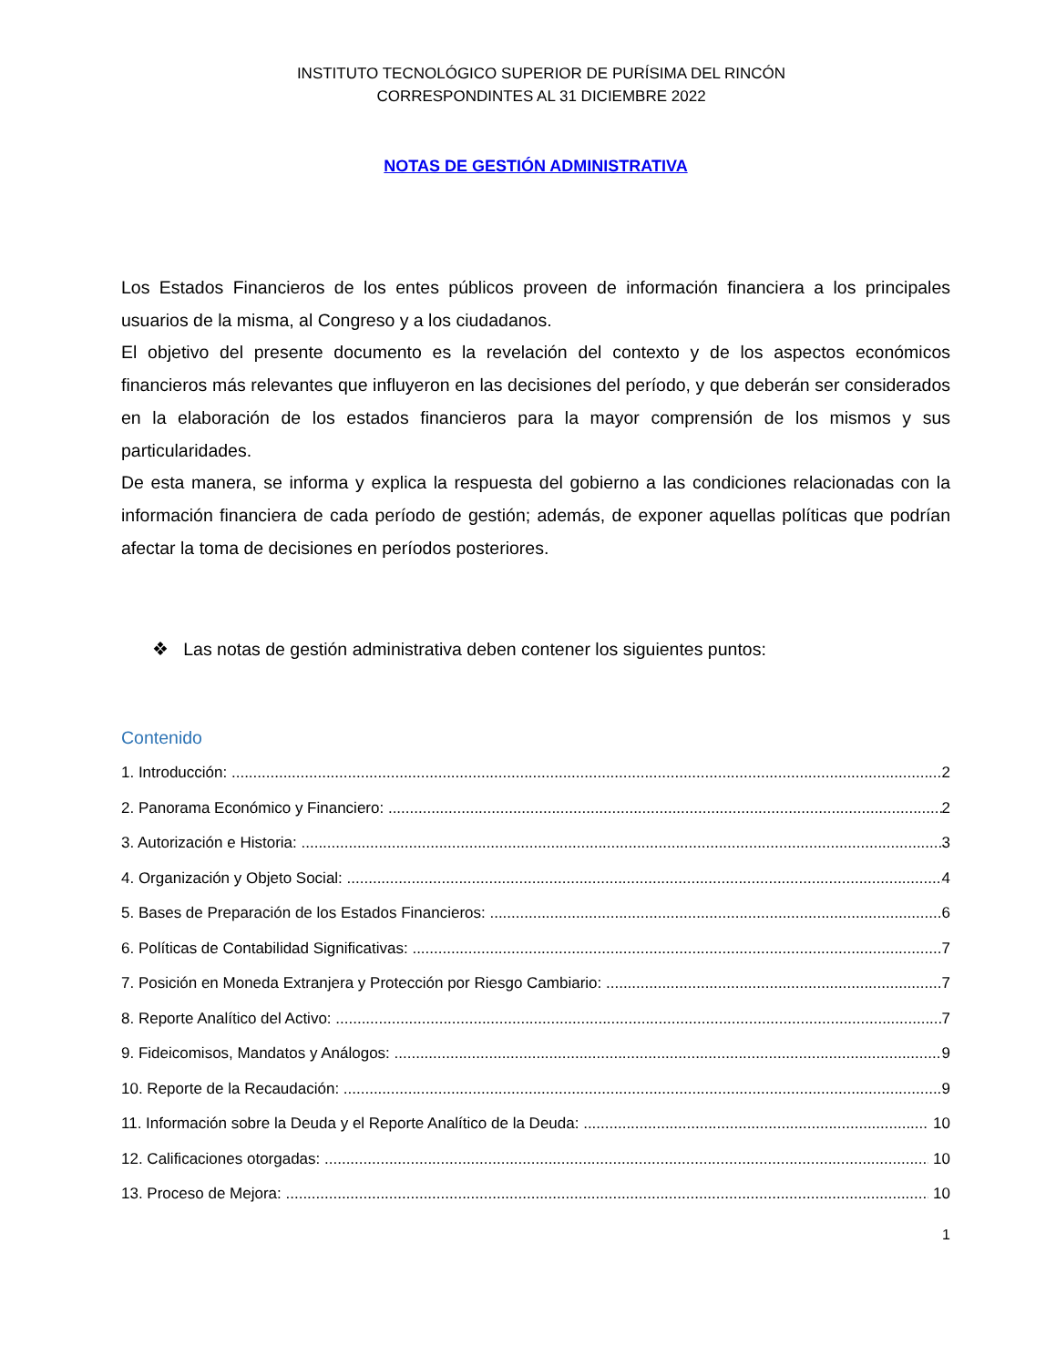INSTITUTO TECNOLÓGICO SUPERIOR DE PURÍSIMA DEL RINCÓN
CORRESPONDINTES AL 31 DICIEMBRE 2022
NOTAS DE GESTIÓN ADMINISTRATIVA
Los Estados Financieros de los entes públicos proveen de información financiera a los principales usuarios de la misma, al Congreso y a los ciudadanos.
El objetivo del presente documento es la revelación del contexto y de los aspectos económicos financieros más relevantes que influyeron en las decisiones del período, y que deberán ser considerados en la elaboración de los estados financieros para la mayor comprensión de los mismos y sus particularidades.
De esta manera, se informa y explica la respuesta del gobierno a las condiciones relacionadas con la información financiera de cada período de gestión; además, de exponer aquellas políticas que podrían afectar la toma de decisiones en períodos posteriores.
❖ Las notas de gestión administrativa deben contener los siguientes puntos:
Contenido
1. Introducción: 2
2. Panorama Económico y Financiero: 2
3. Autorización e Historia: 3
4. Organización y Objeto Social: 4
5. Bases de Preparación de los Estados Financieros: 6
6. Políticas de Contabilidad Significativas: 7
7. Posición en Moneda Extranjera y Protección por Riesgo Cambiario: 7
8. Reporte Analítico del Activo: 7
9. Fideicomisos, Mandatos y Análogos: 9
10. Reporte de la Recaudación: 9
11. Información sobre la Deuda y el Reporte Analítico de la Deuda: 10
12. Calificaciones otorgadas: 10
13. Proceso de Mejora: 10
1